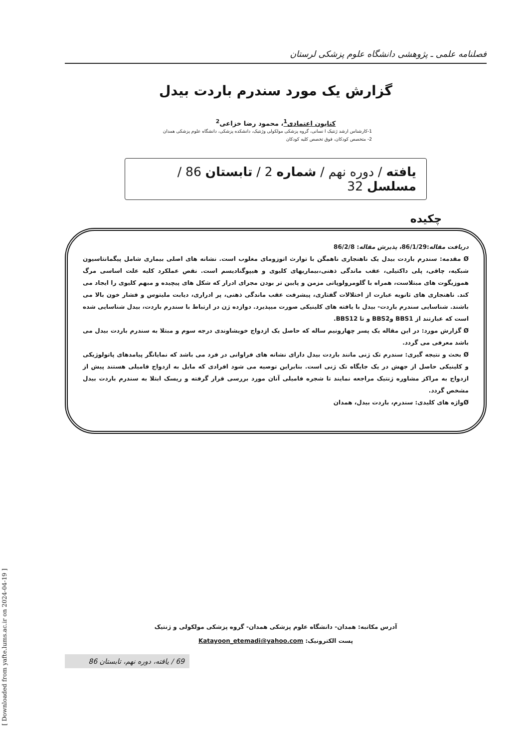فصلنامه علمی ـ پژوهشی دانشگاه علوم پزشکی لرستان
گزارش یک مورد سندرم باردت بیدل
کتایون اعتمادی<sup>1</sup>، محمود رضا خزاعی<sup>2</sup>
1-کارشناس ارشد ژنتیک ا نسانی، گروه پزشکی مولکولی وژنتیک، دانشکده پزشکی، دانشگاه علوم پزشکی همدان
2- متخصص کودکان، فوق تخصص کلیه کودکان
یافته / دوره نهم / شماره 2 / تابستان 86 / مسلسل 32
چکیده
دریافت مقاله:86/1/29، پذیرش مقاله: 86/2/8
Ø مقدمه: سندرم باردت بیدل یک ناهنجاری ناهمگن با توارث اتوزومای مغلوب است. نشانه های اصلی بیماری شامل پیگمانتاسیون شبکیه، چاقی، پلی داکتیلی، عقب ماندگی ذهنی،بیماریهای کلیوی و هیپوگنادیسم است. نقص عملکرد کلیه علت اساسی مرگ هموزیگوت های مبتلاست، همراه با گلومرولوپاتی مزمن و پایین تر بودن مجرای ادرار که شکل های پیچیده و مبهم کلیوی را ایجاد می کند. ناهنجاری های ثانویه عبارت از اختلالات گفتاری، پیشرفت عقب ماندگی ذهنی، پر ادراری، دیابت ملیتوس و فشار خون بالا می باشند. شناسایی سندرم باردت- بیدل با یافته های کلینیکی صورت میپذیرد. دوازده ژن در ارتباط با سندرم باردت، بیدل شناسایی شده است که عبارتند از BBS1 وBBS2 و تا BBS12.
Ø گزارش مورد: در این مقاله یک پسر چهارونیم ساله که حاصل یک ازدواج خویشاوندی درجه سوم و مبتلا به سندرم باردت بیدل می باشد معرفی می گردد.
Ø بحث و نتیجه گیری: سندرم تک ژنی مانند باردت بیدل دارای نشانه های فراوانی در فرد می باشد که نمایانگر پیامدهای پاتولوژیکی و کلینیکی حاصل از جهش در یک جایگاه تک ژنی است. بنابراین توصیه می شود افرادی که مایل به ازدواج فامیلی هستند پیش از ازدواج به مراکز مشاوره ژنتیک مراجعه نمایند تا شجره فامیلی آنان مورد بررسی قرار گرفته و ریسک ابتلا به سندرم باردت بیدل مشخص گردد.
Øواژه های کلیدی: سندرم، باردت بیدل، همدان
آدرس مکاتبه: همدان- دانشگاه علوم پزشکی همدان- گروه پزشکی مولکولی و ژنتیک
پست الکترونیک: Katayoon_etemadi@yahoo.com
69 / یافته، دوره نهم، تابستان 86
[ Downloaded from yafte.lums.ac.ir on 2024-04-19 ]